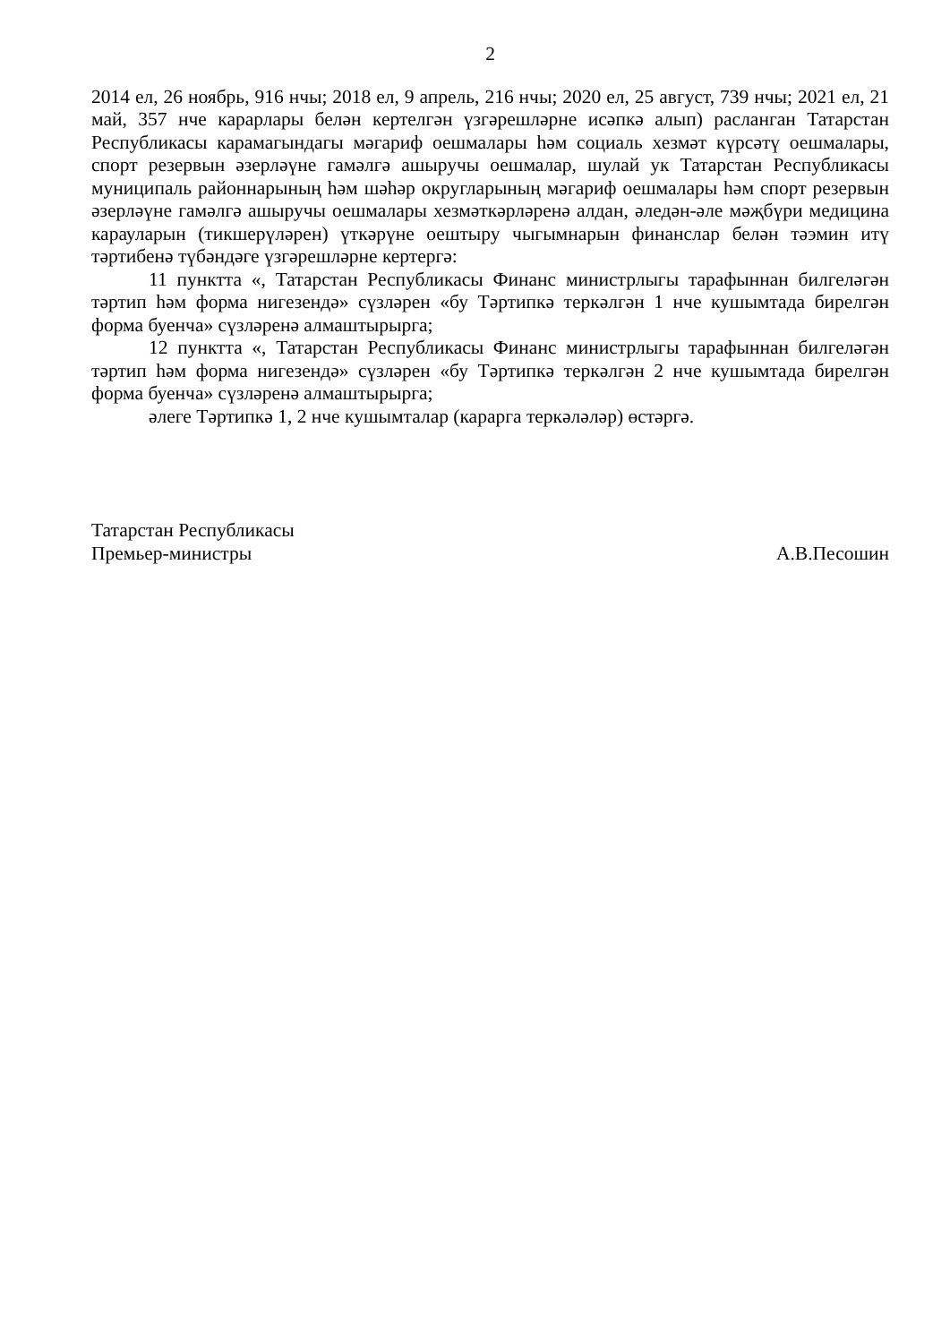2
2014 ел, 26 ноябрь, 916 нчы; 2018 ел, 9 апрель, 216 нчы; 2020 ел, 25 август, 739 нчы; 2021 ел, 21 май, 357 нче карарлары белән кертелгән үзгәрешләрне исәпкә алып) расланган Татарстан Республикасы карамагындагы мәгариф оешмалары һәм социаль хезмәт күрсәтү оешмалары, спорт резервын әзерләүне гамәлгә ашыручы оешмалар, шулай ук Татарстан Республикасы муниципаль районнарының һәм шәһәр округларының мәгариф оешмалары һәм спорт резервын әзерләүне гамәлгә ашыручы оешмалары хезмәткәрләренә алдан, әледән-әле мәҗбүри медицина карауларын (тикшерүләрен) үткәрүне оештыру чыгымнарын финанслар белән тәэмин итү тәртибенә түбәндәге үзгәрешләрне кертергә:
11 пунктта «, Татарстан Республикасы Финанс министрлыгы тарафыннан билгеләгән тәртип һәм форма нигезендә» сүзләрен «бу Тәртипкә теркәлгән 1 нче кушымтада бирелгән форма буенча» сүзләренә алмаштырырга;
12 пунктта «, Татарстан Республикасы Финанс министрлыгы тарафыннан билгеләгән тәртип һәм форма нигезендә» сүзләрен «бу Тәртипкә теркәлгән 2 нче кушымтада бирелгән форма буенча» сүзләренә алмаштырырга;
әлеге Тәртипкә 1, 2 нче кушымталар (карарга теркәләләр) өстәргә.
Татарстан Республикасы
Премьер-министры А.В.Песошин